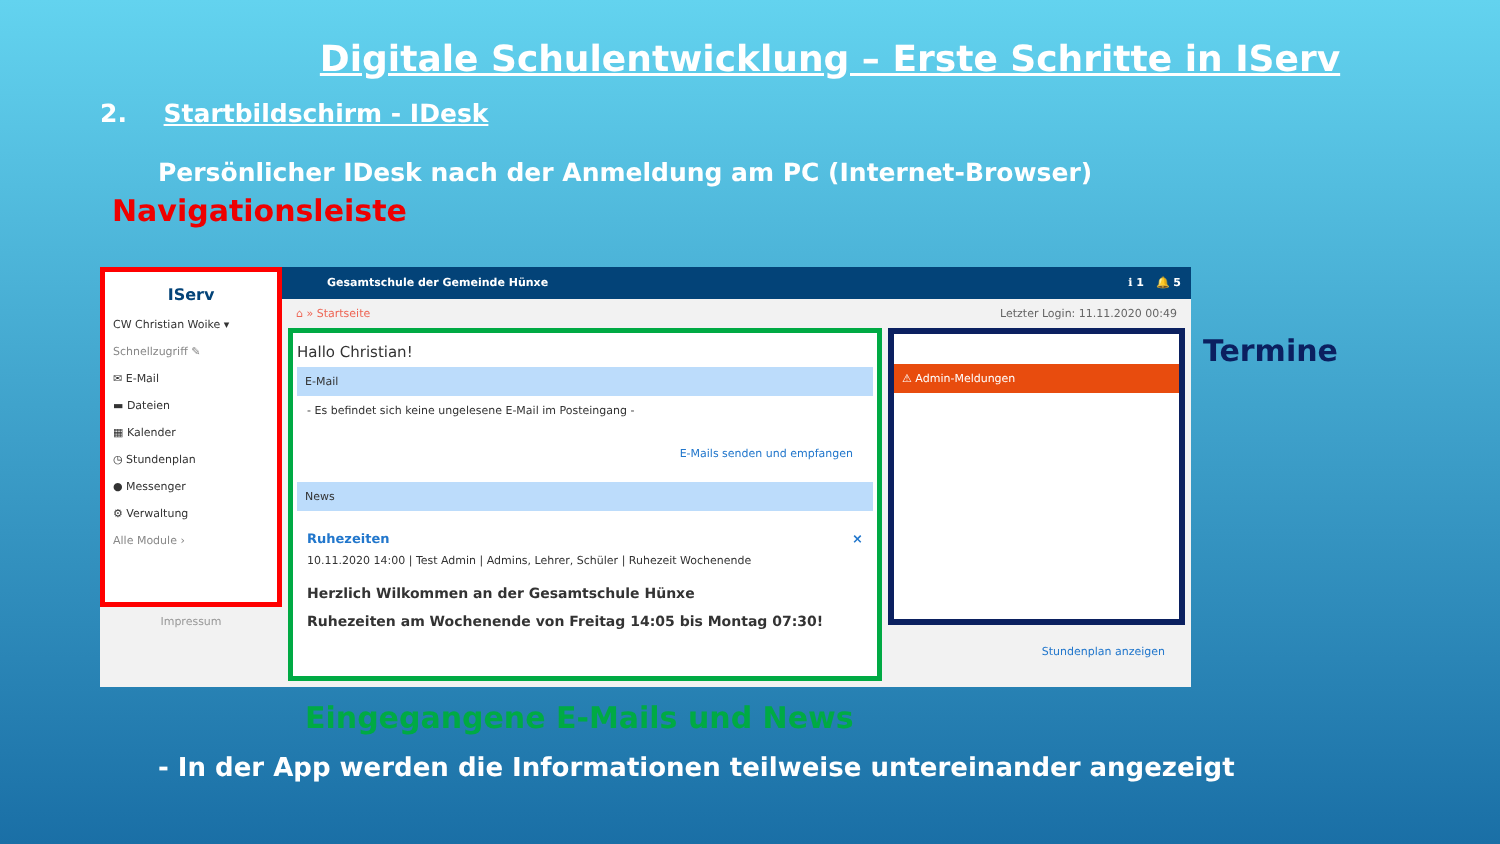Digitale Schulentwicklung – Erste Schritte in IServ
2. Startbildschirm - IDesk
Persönlicher IDesk nach der Anmeldung am PC (Internet-Browser)
Navigationsleiste
IServ
CW Christian Woike ▾
Schnellzugriff ✎
✉ E-Mail
▬ Dateien
▦ Kalender
◷ Stundenplan
● Messenger
⚙ Verwaltung
Alle Module ›
Impressum
Gesamtschule der Gemeinde Hünxe ℹ 1 🔔 5
⌂ » Startseite Letzter Login: 11.11.2020 00:49
Hallo Christian!
E-Mail
- Es befindet sich keine ungelesene E-Mail im Posteingang -
E-Mails senden und empfangen
News
Ruhezeiten ×
10.11.2020 14:00 | Test Admin | Admins, Lehrer, Schüler | Ruhezeit Wochenende
Herzlich Wilkommen an der Gesamtschule Hünxe
Ruhezeiten am Wochenende von Freitag 14:05 bis Montag 07:30!
⚠ Admin-Meldungen
Stundenplan anzeigen
Termine
Eingegangene E-Mails und News
- In der App werden die Informationen teilweise untereinander angezeigt